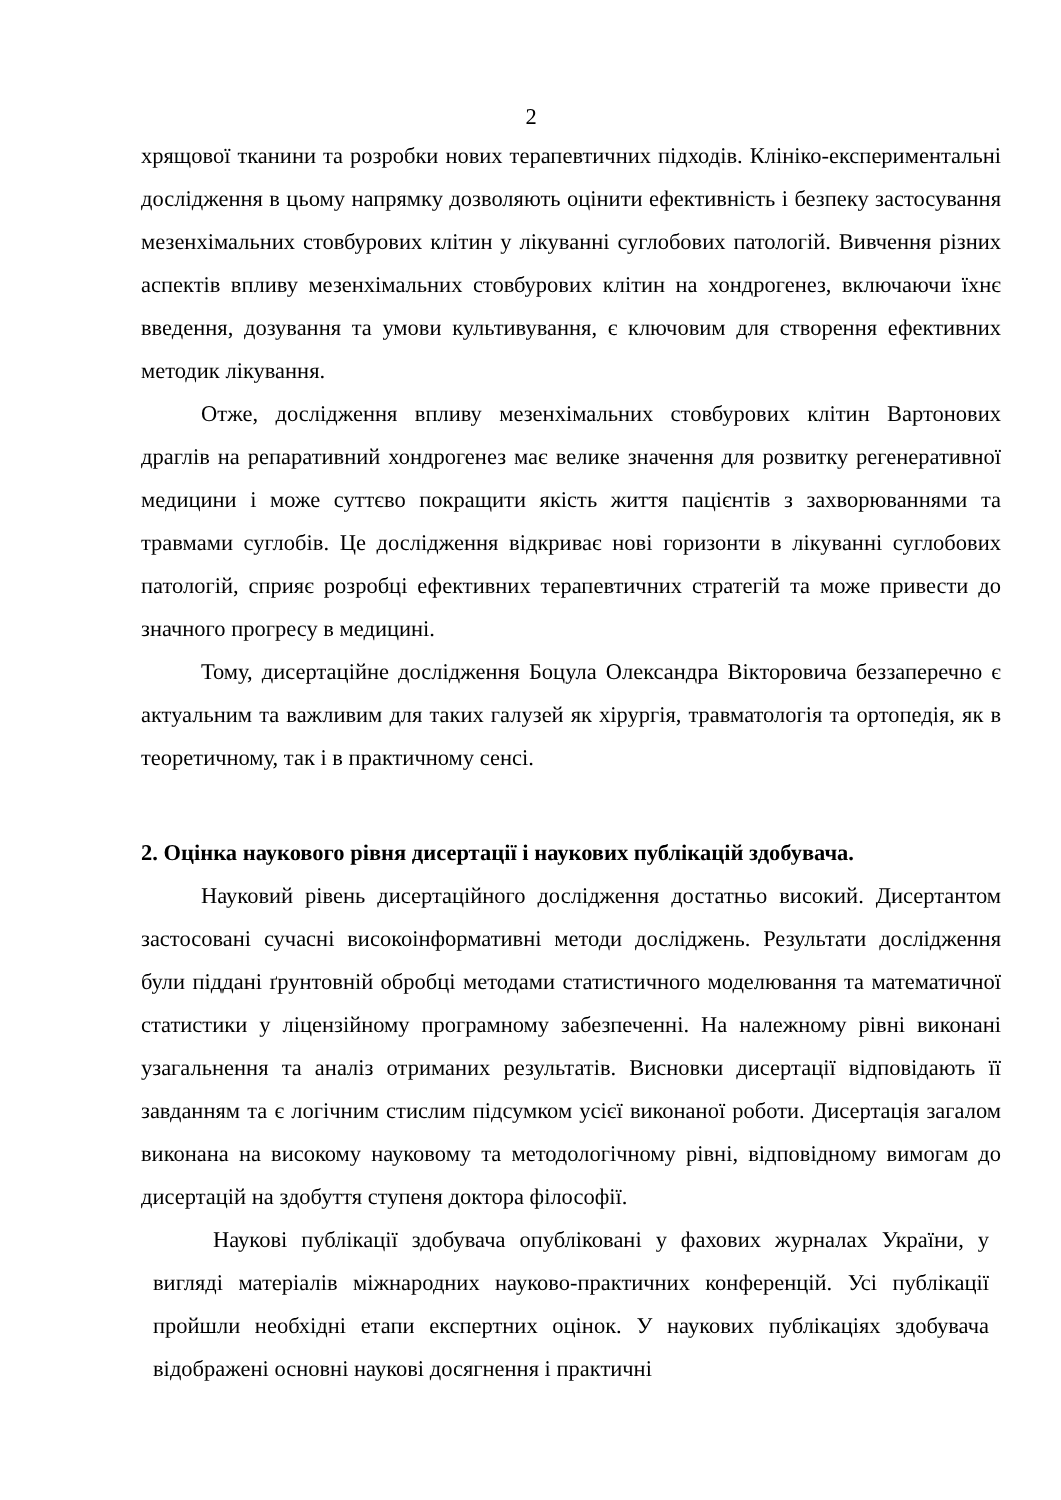2
хрящової тканини та розробки нових терапевтичних підходів. Клініко-експериментальні дослідження в цьому напрямку дозволяють оцінити ефективність і безпеку застосування мезенхімальних стовбурових клітин у лікуванні суглобових патологій. Вивчення різних аспектів впливу мезенхімальних стовбурових клітин на хондрогенез, включаючи їхнє введення, дозування та умови культивування, є ключовим для створення ефективних методик лікування.
Отже, дослідження впливу мезенхімальних стовбурових клітин Вартонових драглів на репаративний хондрогенез має велике значення для розвитку регенеративної медицини і може суттєво покращити якість життя пацієнтів з захворюваннями та травмами суглобів. Це дослідження відкриває нові горизонти в лікуванні суглобових патологій, сприяє розробці ефективних терапевтичних стратегій та може привести до значного прогресу в медицині.
Тому, дисертаційне дослідження Боцула Олександра Вікторовича беззаперечно є актуальним та важливим для таких галузей як хірургія, травматологія та ортопедія, як в теоретичному, так і в практичному сенсі.
2. Оцінка наукового рівня дисертації і наукових публікацій здобувача.
Науковий рівень дисертаційного дослідження достатньо високий. Дисертантом застосовані сучасні високоінформативні методи досліджень. Результати дослідження були піддані ґрунтовній обробці методами статистичного моделювання та математичної статистики у ліцензійному програмному забезпеченні. На належному рівні виконані узагальнення та аналіз отриманих результатів. Висновки дисертації відповідають її завданням та є логічним стислим підсумком усієї виконаної роботи. Дисертація загалом виконана на високому науковому та методологічному рівні, відповідному вимогам до дисертацій на здобуття ступеня доктора філософії.
Наукові публікації здобувача опубліковані у фахових журналах України, у вигляді матеріалів міжнародних науково-практичних конференцій. Усі публікації пройшли необхідні етапи експертних оцінок. У наукових публікаціях здобувача відображені основні наукові досягнення і практичні